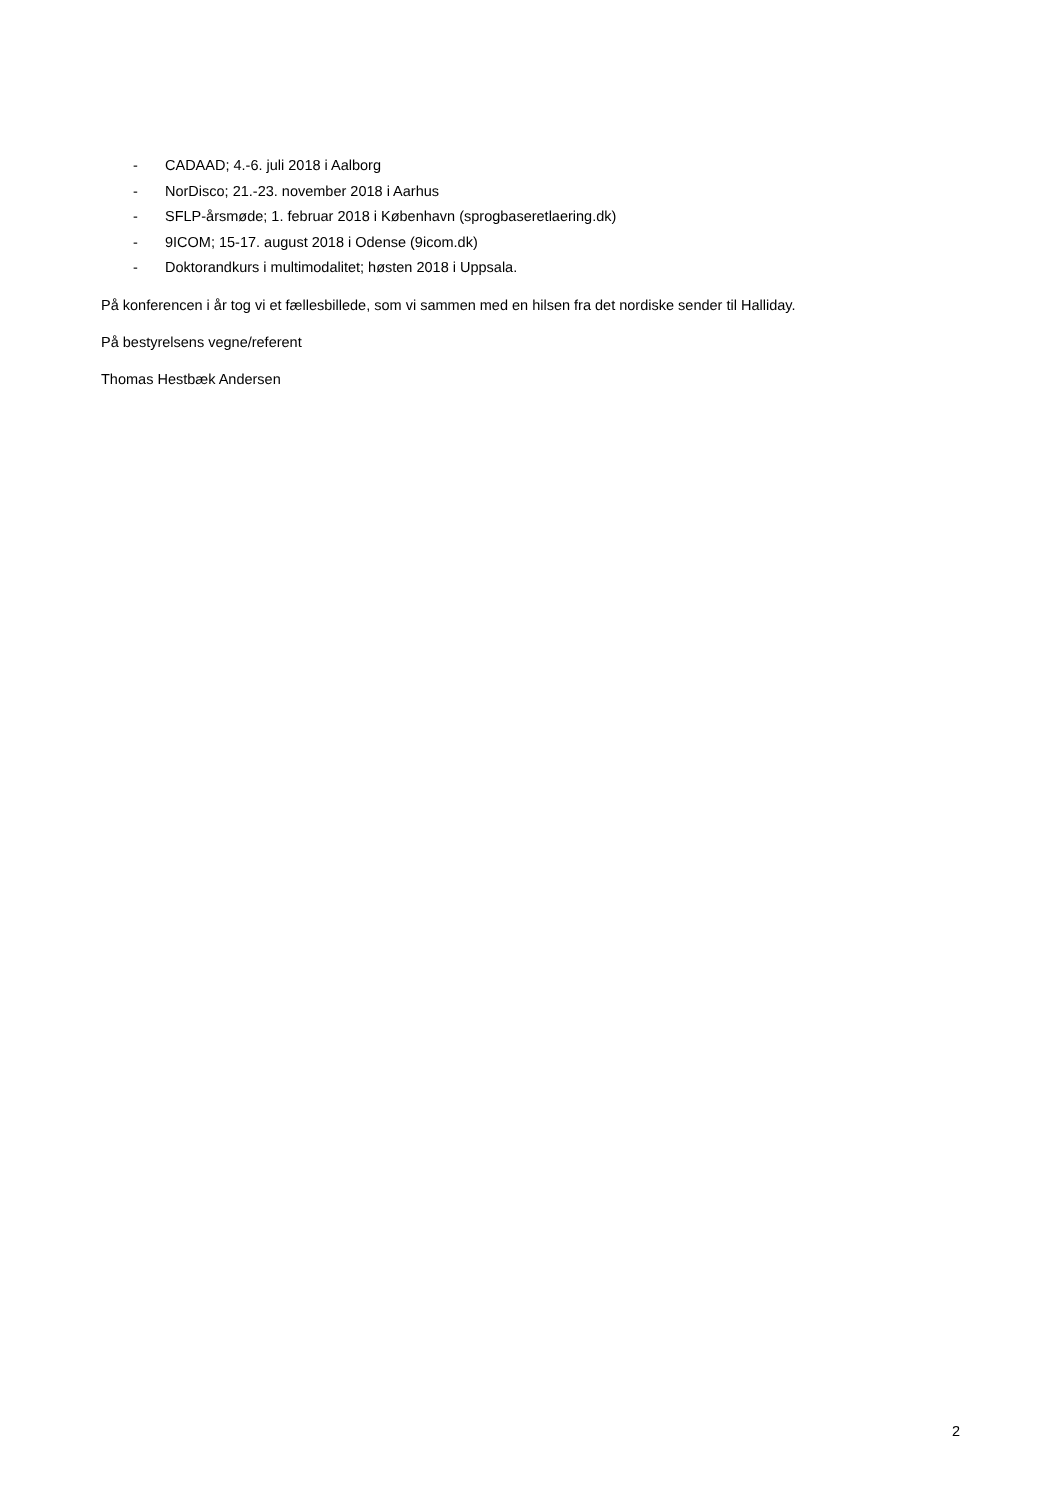- CADAAD; 4.-6. juli 2018 i Aalborg
- NorDisco; 21.-23. november 2018 i Aarhus
- SFLP-årsmøde; 1. februar 2018 i København (sprogbaseretlaering.dk)
- 9ICOM; 15-17. august 2018 i Odense (9icom.dk)
- Doktorandkurs i multimodalitet; høsten 2018 i Uppsala.
På konferencen i år tog vi et fællesbillede, som vi sammen med en hilsen fra det nordiske sender til Halliday.
På bestyrelsens vegne/referent
Thomas Hestbæk Andersen
2